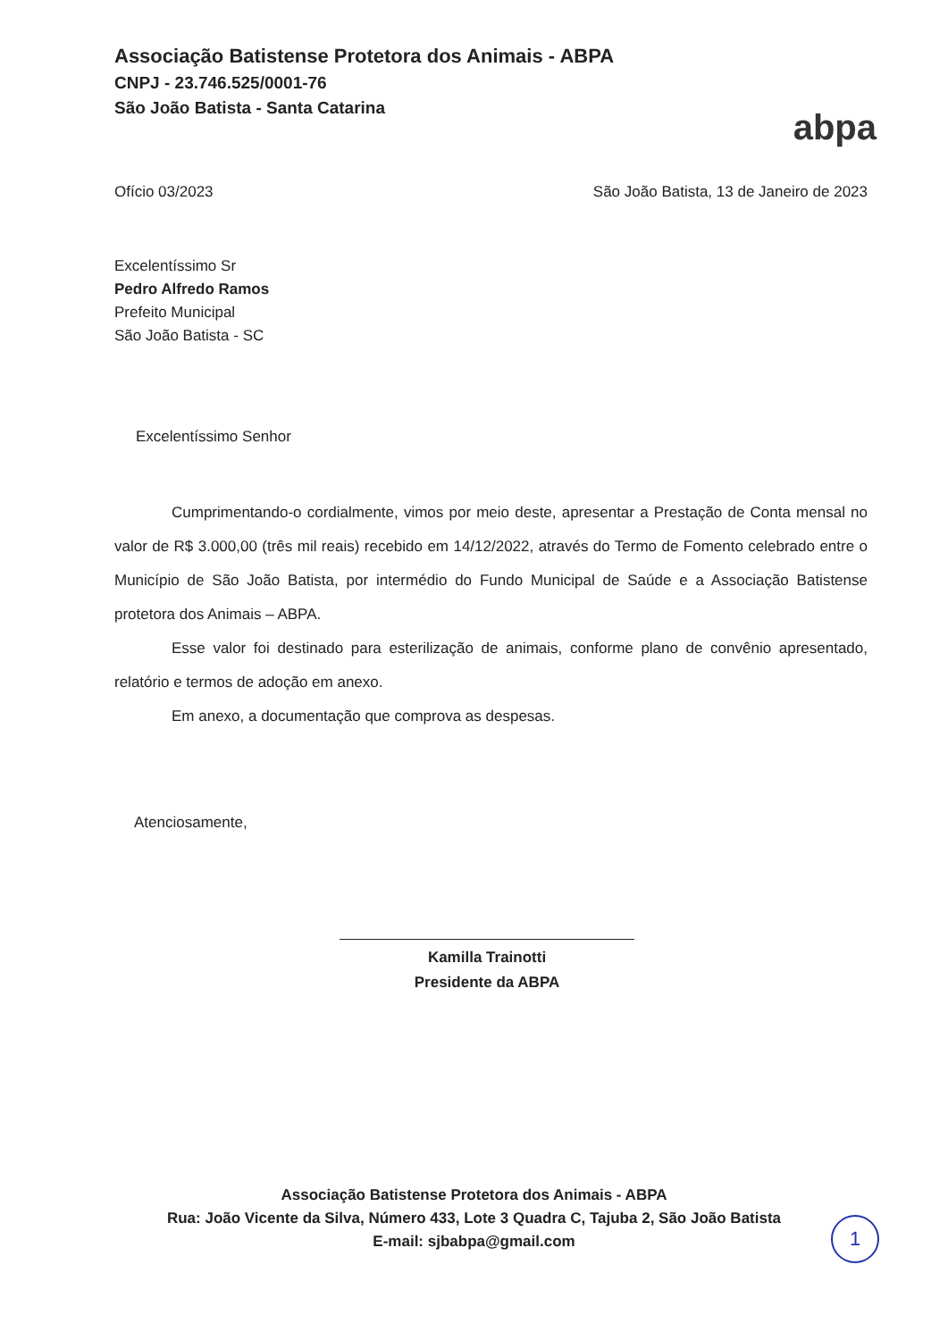Associação Batistense Protetora dos Animais - ABPA
CNPJ - 23.746.525/0001-76
São João Batista - Santa Catarina
abpa
Ofício 03/2023 São João Batista, 13 de Janeiro de 2023
Excelentíssimo Sr
Pedro Alfredo Ramos
Prefeito Municipal
São João Batista - SC
Excelentíssimo Senhor
Cumprimentando-o cordialmente, vimos por meio deste, apresentar a Prestação de Conta mensal no valor de R$ 3.000,00 (três mil reais) recebido em 14/12/2022, através do Termo de Fomento celebrado entre o Município de São João Batista, por intermédio do Fundo Municipal de Saúde e a Associação Batistense protetora dos Animais – ABPA.
Esse valor foi destinado para esterilização de animais, conforme plano de convênio apresentado, relatório e termos de adoção em anexo.
Em anexo, a documentação que comprova as despesas.
Atenciosamente,
Kamilla Trainotti
Presidente da ABPA
Associação Batistense Protetora dos Animais - ABPA
Rua: João Vicente da Silva, Número 433, Lote 3 Quadra C, Tajuba 2, São João Batista
E-mail: sjbabpa@gmail.com
1